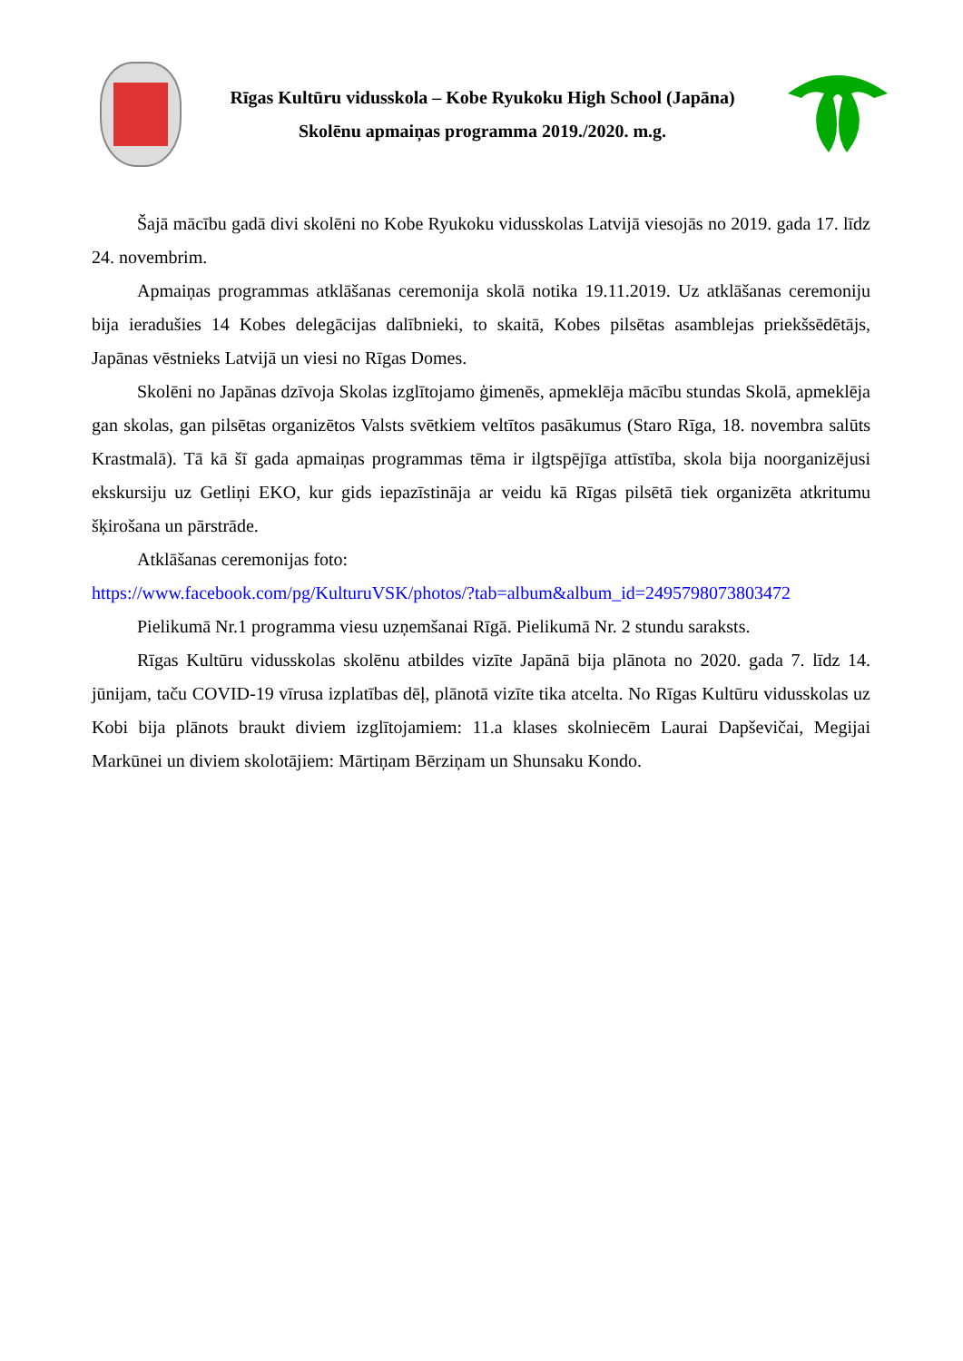Rīgas Kultūru vidusskola – Kobe Ryukoku High School (Japāna)
Skolēnu apmaiņas programma 2019./2020. m.g.
Šajā mācību gadā divi skolēni no Kobe Ryukoku vidusskolas Latvijā viesojās no 2019. gada 17. līdz 24. novembrim.
Apmaiņas programmas atklāšanas ceremonija skolā notika 19.11.2019. Uz atklāšanas ceremoniju bija ieradušies 14 Kobes delegācijas dalībnieki, to skaitā, Kobes pilsētas asamblejas priekšsēdētājs, Japānas vēstnieks Latvijā un viesi no Rīgas Domes.
Skolēni no Japānas dzīvoja Skolas izglītojamo ģimenēs, apmeklēja mācību stundas Skolā, apmeklēja gan skolas, gan pilsētas organizētos Valsts svētkiem veltītos pasākumus (Staro Rīga, 18. novembra salūts Krastmalā). Tā kā šī gada apmaiņas programmas tēma ir ilgtspējīga attīstība, skola bija noorganizējusi ekskursiju uz Getliņi EKO, kur gids iepazīstināja ar veidu kā Rīgas pilsētā tiek organizēta atkritumu šķirošana un pārstrāde.
Atklāšanas ceremonijas foto:
https://www.facebook.com/pg/KulturuVSK/photos/?tab=album&album_id=2495798073803472
Pielikumā Nr.1 programma viesu uzņemšanai Rīgā. Pielikumā Nr. 2 stundu saraksts.
Rīgas Kultūru vidusskolas skolēnu atbildes vizīte Japānā bija plānota no 2020. gada 7. līdz 14. jūnijam, taču COVID-19 vīrusa izplatības dēļ, plānotā vizīte tika atcelta. No Rīgas Kultūru vidusskolas uz Kobi bija plānots braukt diviem izglītojamiem: 11.a klases skolniecēm Laurai Dapševičai, Megijai Markūnei un diviem skolotājiem: Mārtiņam Bērziņam un Shunsaku Kondo.